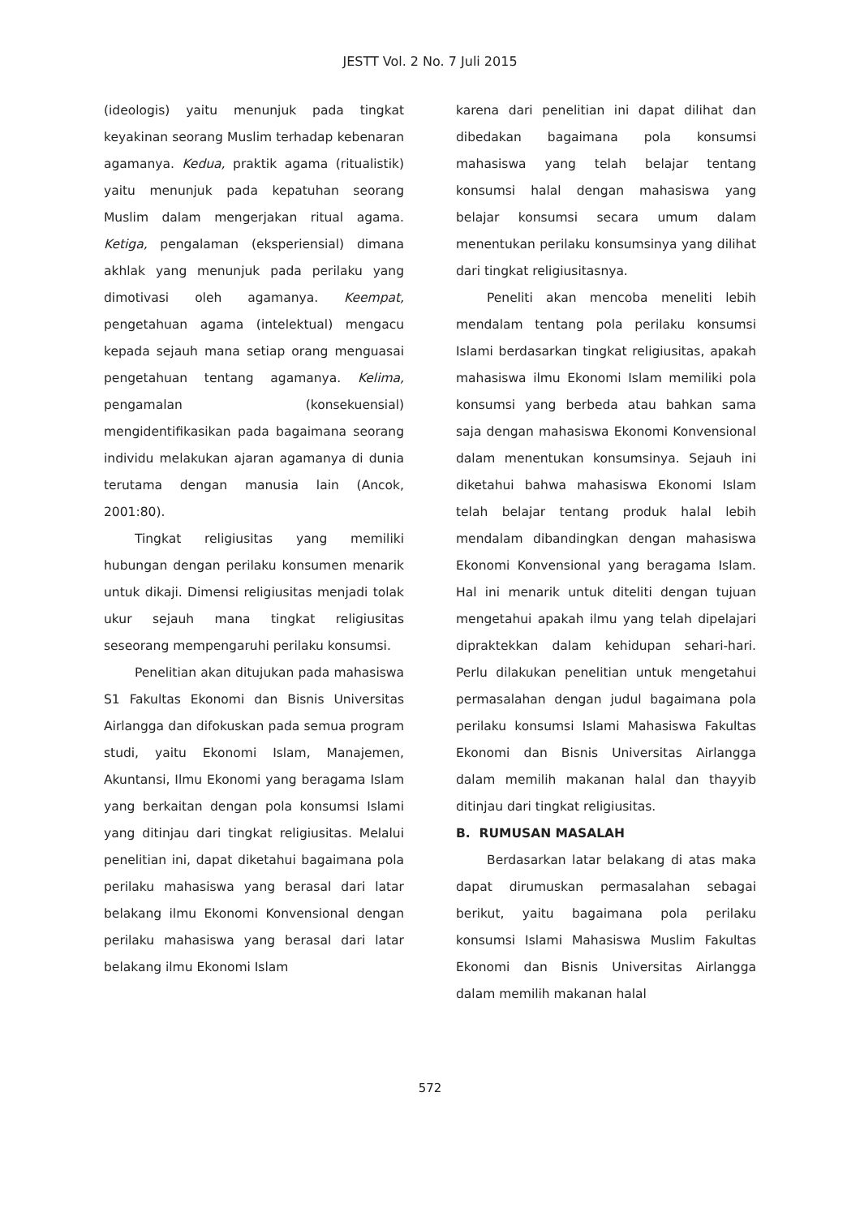JESTT Vol. 2 No. 7 Juli 2015
(ideologis) yaitu menunjuk pada tingkat keyakinan seorang Muslim terhadap kebenaran agamanya. Kedua, praktik agama (ritualistik) yaitu menunjuk pada kepatuhan seorang Muslim dalam mengerjakan ritual agama. Ketiga, pengalaman (eksperiensial) dimana akhlak yang menunjuk pada perilaku yang dimotivasi oleh agamanya. Keempat, pengetahuan agama (intelektual) mengacu kepada sejauh mana setiap orang menguasai pengetahuan tentang agamanya. Kelima, pengamalan (konsekuensial) mengidentifikasikan pada bagaimana seorang individu melakukan ajaran agamanya di dunia terutama dengan manusia lain (Ancok, 2001:80).
Tingkat religiusitas yang memiliki hubungan dengan perilaku konsumen menarik untuk dikaji. Dimensi religiusitas menjadi tolak ukur sejauh mana tingkat religiusitas seseorang mempengaruhi perilaku konsumsi.
Penelitian akan ditujukan pada mahasiswa S1 Fakultas Ekonomi dan Bisnis Universitas Airlangga dan difokuskan pada semua program studi, yaitu Ekonomi Islam, Manajemen, Akuntansi, Ilmu Ekonomi yang beragama Islam yang berkaitan dengan pola konsumsi Islami yang ditinjau dari tingkat religiusitas. Melalui penelitian ini, dapat diketahui bagaimana pola perilaku mahasiswa yang berasal dari latar belakang ilmu Ekonomi Konvensional dengan perilaku mahasiswa yang berasal dari latar belakang ilmu Ekonomi Islam
karena dari penelitian ini dapat dilihat dan dibedakan bagaimana pola konsumsi mahasiswa yang telah belajar tentang konsumsi halal dengan mahasiswa yang belajar konsumsi secara umum dalam menentukan perilaku konsumsinya yang dilihat dari tingkat religiusitasnya.
Peneliti akan mencoba meneliti lebih mendalam tentang pola perilaku konsumsi Islami berdasarkan tingkat religiusitas, apakah mahasiswa ilmu Ekonomi Islam memiliki pola konsumsi yang berbeda atau bahkan sama saja dengan mahasiswa Ekonomi Konvensional dalam menentukan konsumsinya. Sejauh ini diketahui bahwa mahasiswa Ekonomi Islam telah belajar tentang produk halal lebih mendalam dibandingkan dengan mahasiswa Ekonomi Konvensional yang beragama Islam. Hal ini menarik untuk diteliti dengan tujuan mengetahui apakah ilmu yang telah dipelajari dipraktekkan dalam kehidupan sehari-hari. Perlu dilakukan penelitian untuk mengetahui permasalahan dengan judul bagaimana pola perilaku konsumsi Islami Mahasiswa Fakultas Ekonomi dan Bisnis Universitas Airlangga dalam memilih makanan halal dan thayyib ditinjau dari tingkat religiusitas.
B. RUMUSAN MASALAH
Berdasarkan latar belakang di atas maka dapat dirumuskan permasalahan sebagai berikut, yaitu bagaimana pola perilaku konsumsi Islami Mahasiswa Muslim Fakultas Ekonomi dan Bisnis Universitas Airlangga dalam memilih makanan halal
572